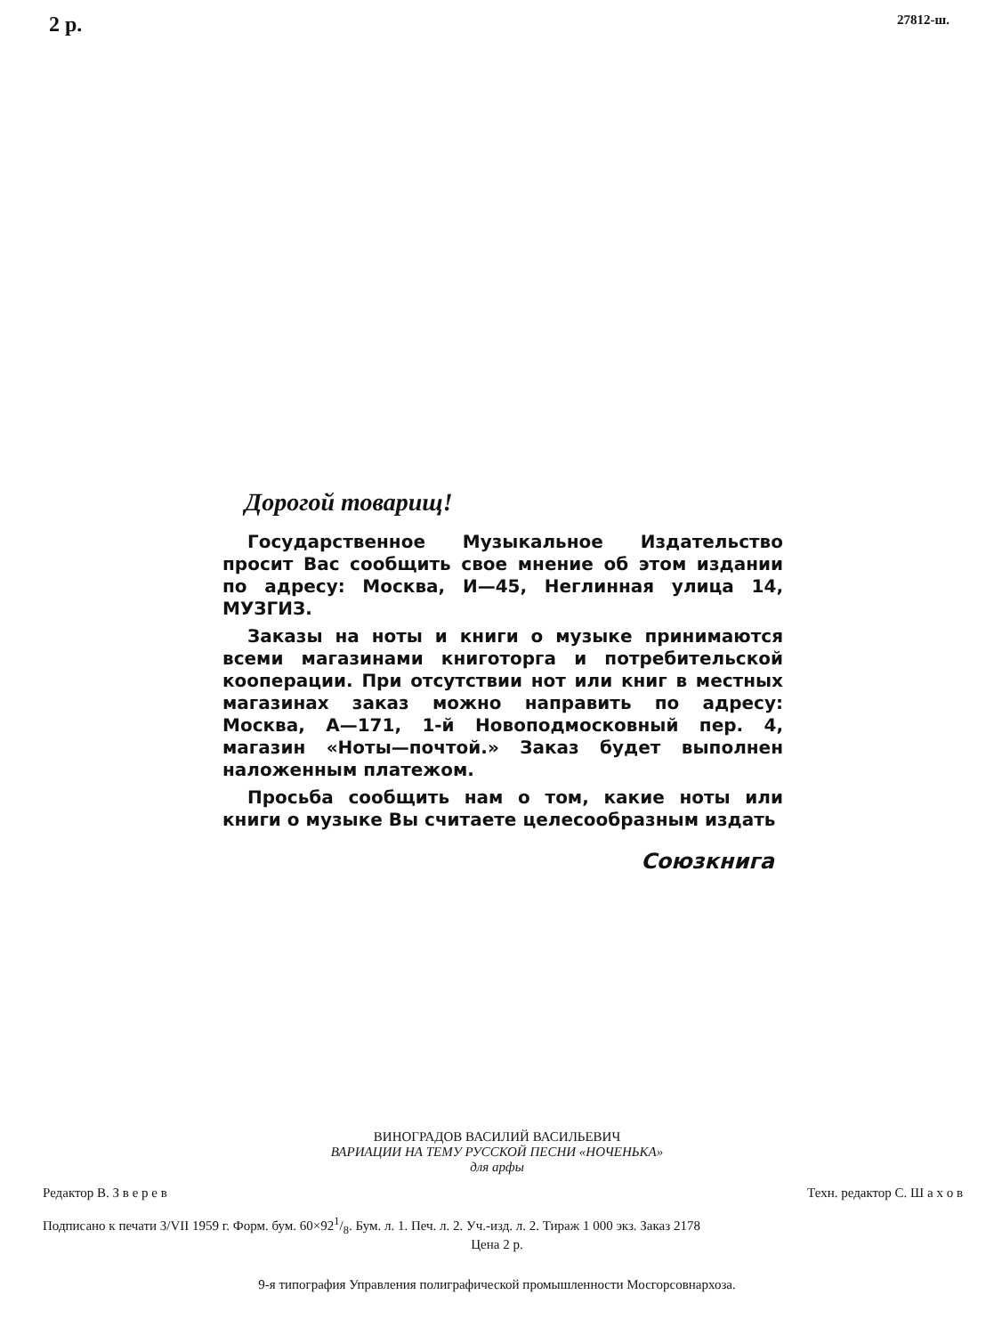2 р. 27812-ш.
Дорогой товарищ!
Государственное Музыкальное Издательство просит Вас сообщить свое мнение об этом издании по адресу: Москва, И—45, Неглинная улица 14, МУЗГИЗ.
Заказы на ноты и книги о музыке принимаются всеми магазинами книготорга и потребительской кооперации. При отсутствии нот или книг в местных магазинах заказ можно направить по адресу: Москва, А—171, 1-й Новоподмосковный пер. 4, магазин «Ноты—почтой.» Заказ будет выполнен наложенным платежом.
Просьба сообщить нам о том, какие ноты или книги о музыке Вы считаете целесообразным издать
Союзкнига
ВИНОГРАДОВ ВАСИЛИЙ ВАСИЛЬЕВИЧ
ВАРИАЦИИ НА ТЕМУ РУССКОЙ ПЕСНИ «НОЧЕНЬКА»
для арфы
Редактор В. З в е р е в Техн. редактор С. Ш а х о в
Подписано к печати 3/VII 1959 г. Форм. бум. 60×921/8. Бум. л. 1. Печ. л. 2. Уч.-изд. л. 2. Тираж 1 000 экз. Заказ 2178
Цена 2 р.
9-я типография Управления полиграфической промышленности Мосгорсовнархоза.